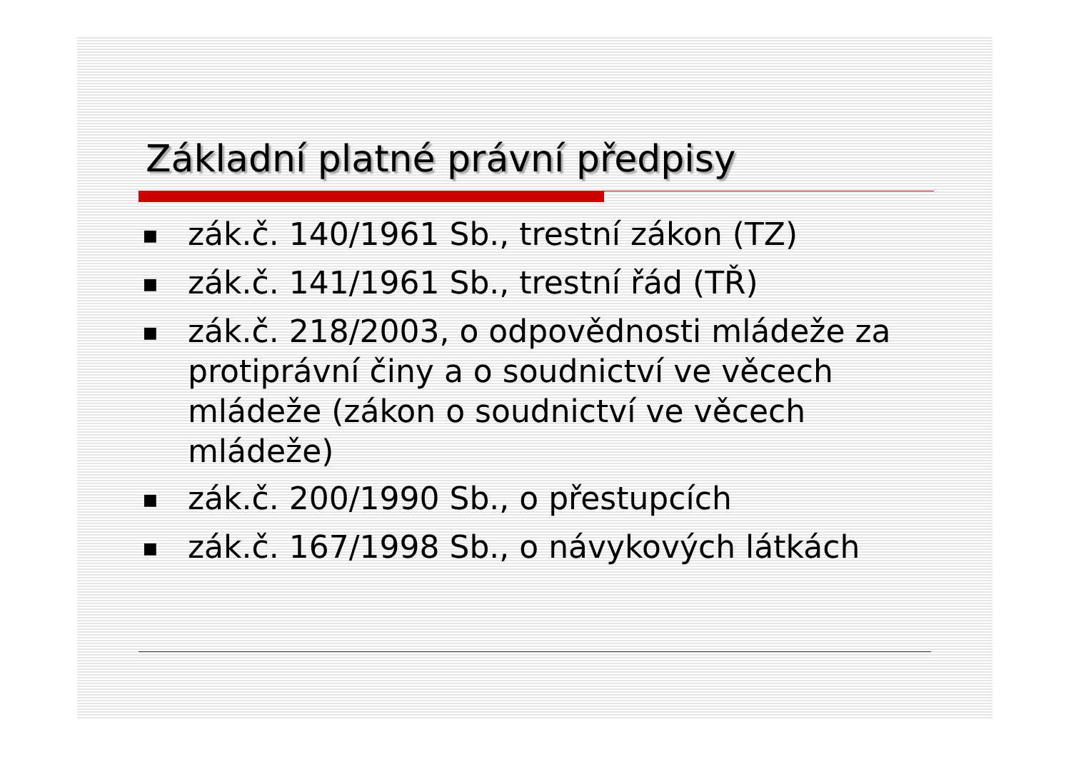Základní platné právní předpisy
■ zák.č. 140/1961 Sb., trestní zákon (TZ)
■ zák.č. 141/1961 Sb., trestní řád (TŘ)
■ zák.č. 218/2003, o odpovědnosti mládeže za protiprávní činy a o soudnictví ve věcech mládeže (zákon o soudnictví ve věcech mládeže)
■ zák.č. 200/1990 Sb., o přestupcích
■ zák.č. 167/1998 Sb., o návykových látkách